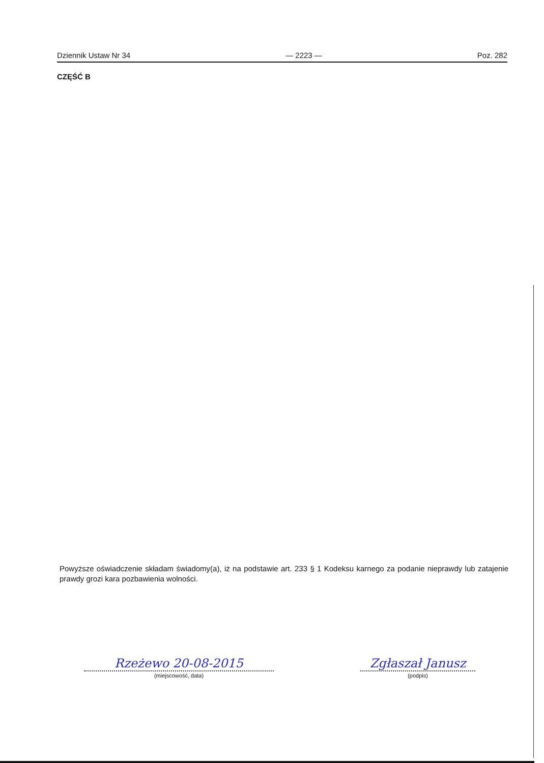Dziennik Ustaw Nr 34 — 2223 — Poz. 282
CZĘŚĆ B
Powyższe oświadczenie składam świadomy(a), iż na podstawie art. 233 § 1 Kodeksu karnego za podanie nieprawdy lub zatajenie prawdy grozi kara pozbawienia wolności.
Rzeżewo 20-08-2015
(miejscowość, data)
Zgłaszał Janusz
(podpis)